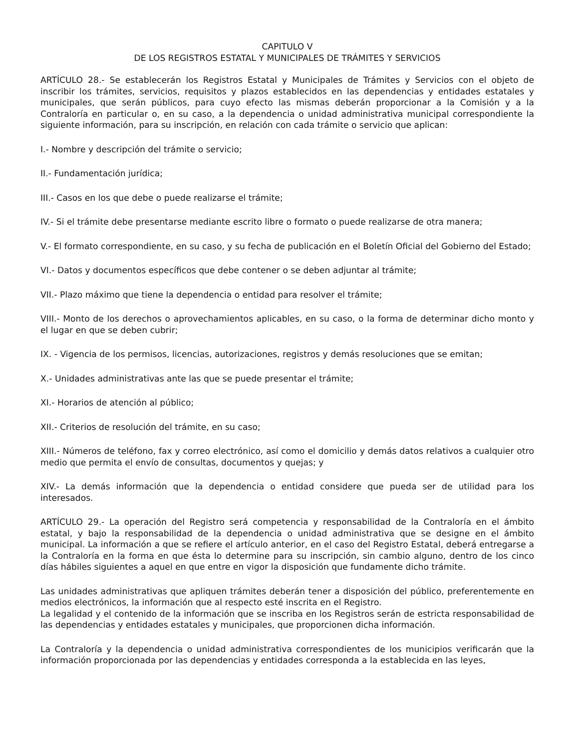CAPITULO V
DE LOS REGISTROS ESTATAL Y MUNICIPALES DE TRÁMITES Y SERVICIOS
ARTÍCULO 28.- Se establecerán los Registros Estatal y Municipales de Trámites y Servicios con el objeto de inscribir los trámites, servicios, requisitos y plazos establecidos en las dependencias y entidades estatales y municipales, que serán públicos, para cuyo efecto las mismas deberán proporcionar a la Comisión y a la Contraloría en particular o, en su caso, a la dependencia o unidad administrativa municipal correspondiente la siguiente información, para su inscripción, en relación con cada trámite o servicio que aplican:
I.- Nombre y descripción del trámite o servicio;
II.- Fundamentación jurídica;
III.- Casos en los que debe o puede realizarse el trámite;
IV.- Si el trámite debe presentarse mediante escrito libre o formato o puede realizarse de otra manera;
V.- El formato correspondiente, en su caso, y su fecha de publicación en el Boletín Oficial del Gobierno del Estado;
VI.- Datos y documentos específicos que debe contener o se deben adjuntar al trámite;
VII.- Plazo máximo que tiene la dependencia o entidad para resolver el trámite;
VIII.- Monto de los derechos o aprovechamientos aplicables, en su caso, o la forma de determinar dicho monto y el lugar en que se deben cubrir;
IX. - Vigencia de los permisos, licencias, autorizaciones, registros y demás resoluciones que se emitan;
X.- Unidades administrativas ante las que se puede presentar el trámite;
XI.- Horarios de atención al público;
XII.- Criterios de resolución del trámite, en su caso;
XIII.- Números de teléfono, fax y correo electrónico, así como el domicilio y demás datos relativos a cualquier otro medio que permita el envío de consultas, documentos y quejas; y
XIV.- La demás información que la dependencia o entidad considere que pueda ser de utilidad para los interesados.
ARTÍCULO 29.- La operación del Registro será competencia y responsabilidad de la Contraloría en el ámbito estatal, y bajo la responsabilidad de la dependencia o unidad administrativa que se designe en el ámbito municipal. La información a que se refiere el artículo anterior, en el caso del Registro Estatal, deberá entregarse a la Contraloría en la forma en que ésta lo determine para su inscripción, sin cambio alguno, dentro de los cinco días hábiles siguientes a aquel en que entre en vigor la disposición que fundamente dicho trámite.
Las unidades administrativas que apliquen trámites deberán tener a disposición del público, preferentemente en medios electrónicos, la información que al respecto esté inscrita en el Registro.
La legalidad y el contenido de la información que se inscriba en los Registros serán de estricta responsabilidad de las dependencias y entidades estatales y municipales, que proporcionen dicha información.
La Contraloría y la dependencia o unidad administrativa correspondientes de los municipios verificarán que la información proporcionada por las dependencias y entidades corresponda a la establecida en las leyes,